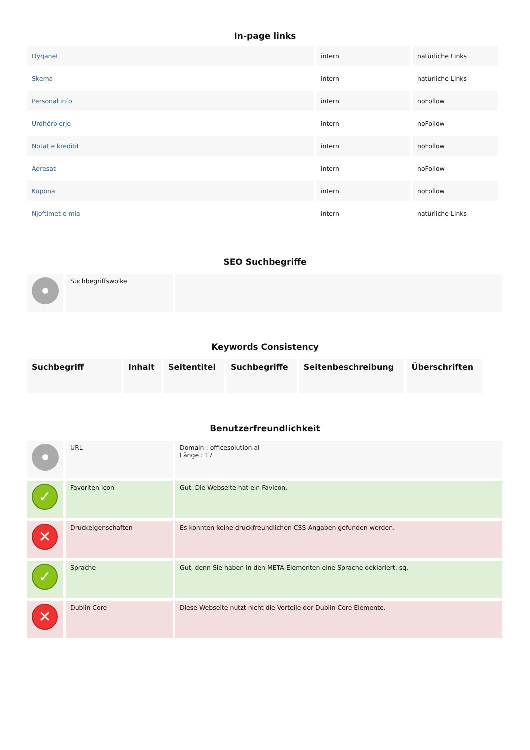In-page links
| Dyqanet | intern | natürliche Links |
| Skema | intern | natürliche Links |
| Personal info | intern | noFollow |
| Urdhërblerje | intern | noFollow |
| Notat e kreditit | intern | noFollow |
| Adresat | intern | noFollow |
| Kupona | intern | noFollow |
| Njoftimet e mia | intern | natürliche Links |
SEO Suchbegriffe
| | Suchbegriffswolke | |
Keywords Consistency
| Suchbegriff | Inhalt | Seitentitel | Suchbegriffe | Seitenbeschreibung | Überschriften |
| --- | --- | --- | --- | --- | --- |
Benutzerfreundlichkeit
| | URL | Domain : officesolution.al Länge : 17 |
| ✓ | Favoriten Icon | Gut. Die Webseite hat ein Favicon. |
| ✕ | Druckeigenschaften | Es konnten keine druckfreundlichen CSS-Angaben gefunden werden. |
| ✓ | Sprache | Gut, denn Sie haben in den META-Elementen eine Sprache deklariert: sq. |
| ✕ | Dublin Core | Diese Webseite nutzt nicht die Vorteile der Dublin Core Elemente. |